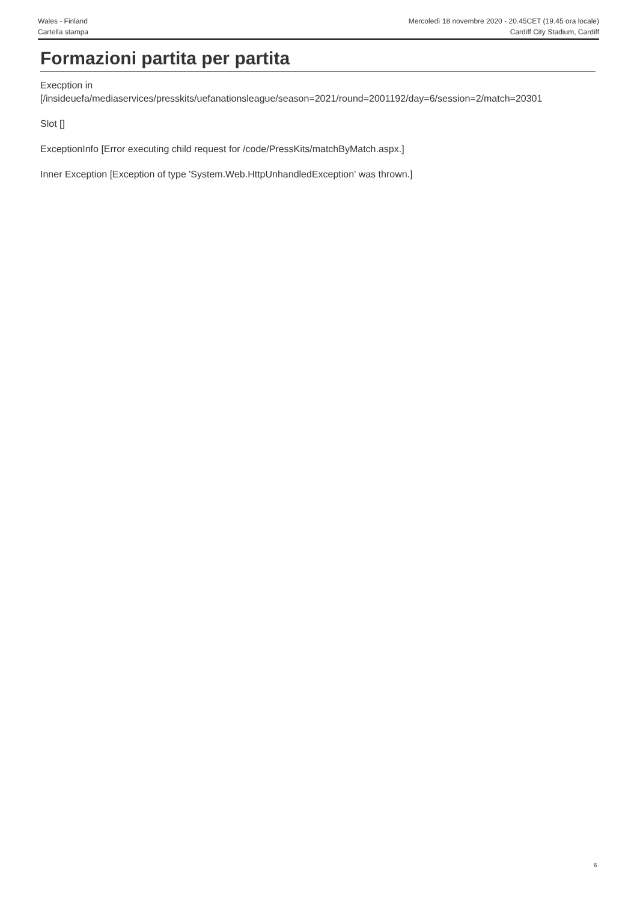Wales - Finland
Cartella stampa
Mercoledì 18 novembre 2020 - 20.45CET (19.45 ora locale)
Cardiff City Stadium, Cardiff
Formazioni partita per partita
Execption in
[/insideuefa/mediaservices/presskits/uefanationsleague/season=2021/round=2001192/day=6/session=2/match=20301
Slot []
ExceptionInfo [Error executing child request for /code/PressKits/matchByMatch.aspx.]
Inner Exception [Exception of type 'System.Web.HttpUnhandledException' was thrown.]
6